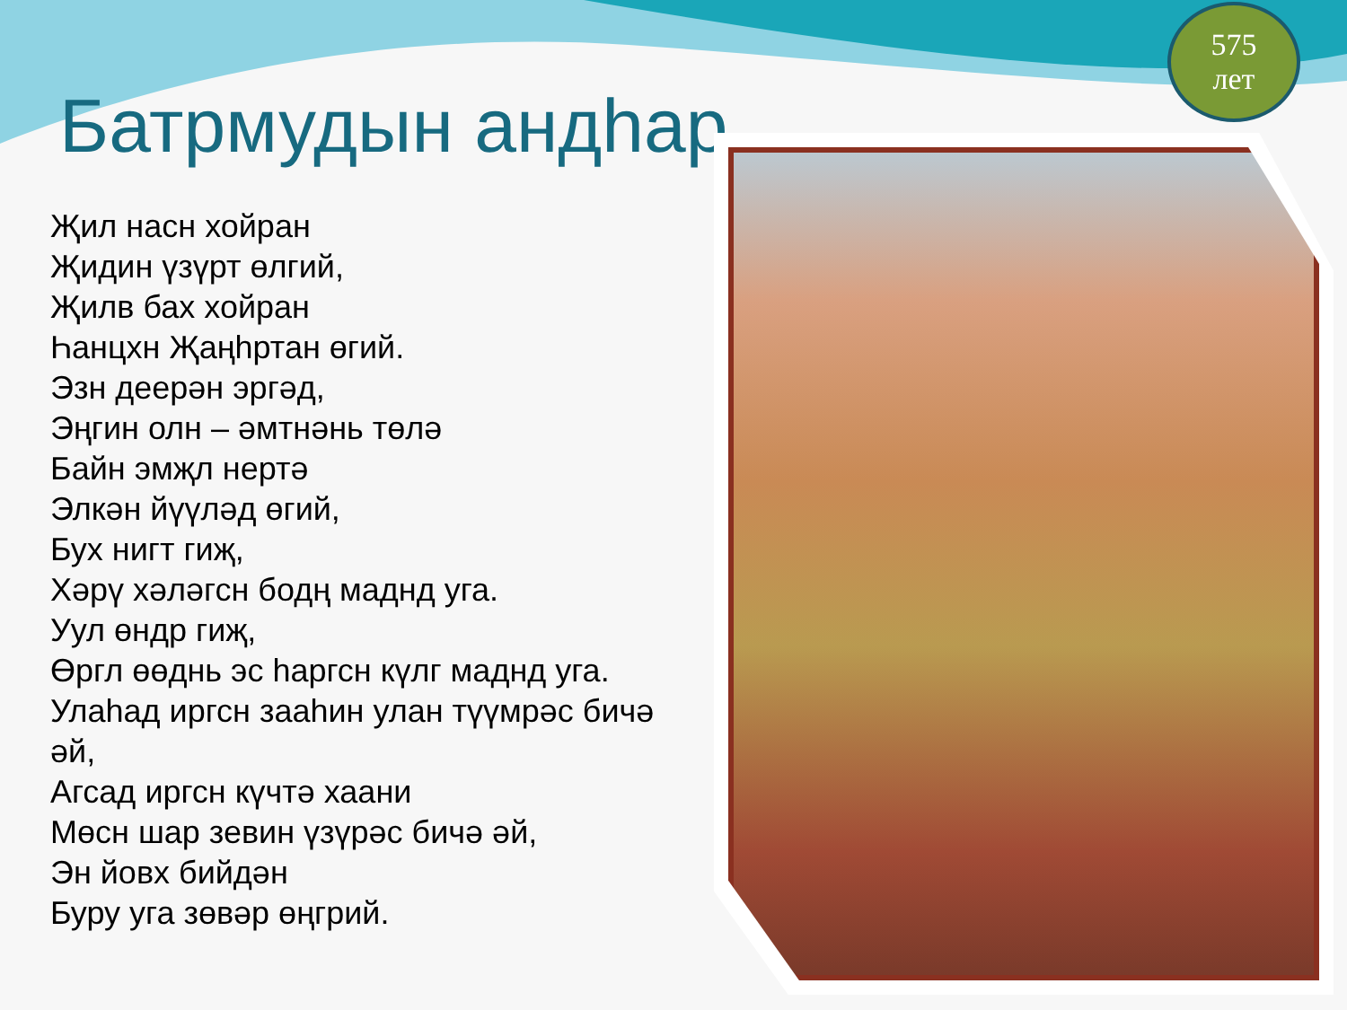575
лет
Батрмудын андһар
Җил насн хойран
Җидин үзүрт өлгий,
Җилв бах хойран
Һанцхн Җаңһртан өгий.
Эзн деерән эргәд,
Эңгин олн – әмтнәнь төлә
Байн эмҗл нертә
Элкән йүүләд өгий,
Бух нигт гиҗ,
Хәрү хәләгсн бодң маднд уга.
Уул өндр гиҗ,
Өргл өөднь эс һаргсн күлг маднд уга.
Улаһад иргсн зааһин улан түүмрәс бичә әй,
Агсад иргсн күчтә хаани
Мөсн шар зевин үзүрәс бичә әй,
Эн йовх бийдән
Буру уга зөвәр өңгрий.